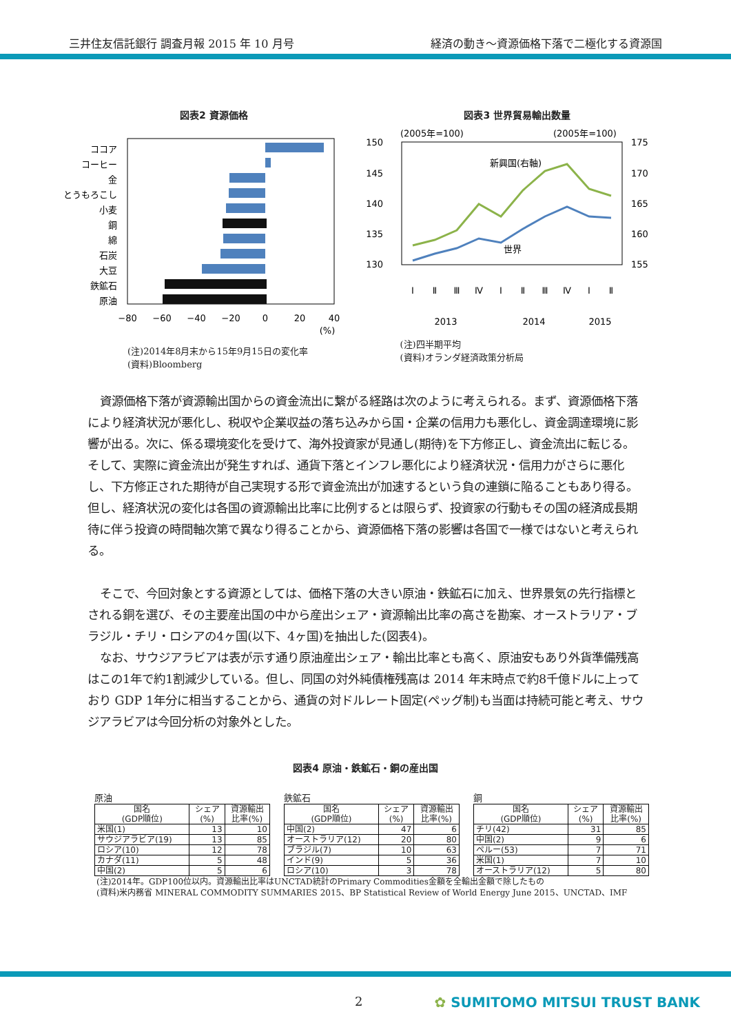三井住友信託銀行 調査月報 2015 年 10 月号 経済の動き～資源価格下落で二極化する資源国
図表2 資源価格
ココア
コーヒー
金
とうもろこし
小麦
銅
綿
石炭
大豆
鉄鉱石
原油
−80
−60
−40
−20
0
20
40
(%)
(注)2014年8月末から15年9月15日の変化率
(資料)Bloomberg
図表3 世界貿易輸出数量
(2005年=100)
(2005年=100)
150
145
140
135
130
175
170
165
160
155
新興国(右軸)
世界
Ⅰ
Ⅱ
Ⅲ
Ⅳ
Ⅰ
Ⅱ
Ⅲ
Ⅳ
Ⅰ
Ⅱ
2013
2014
2015
(注)四半期平均
(資料)オランダ経済政策分析局
資源価格下落が資源輸出国からの資金流出に繋がる経路は次のように考えられる。まず、資源価格下落により経済状況が悪化し、税収や企業収益の落ち込みから国・企業の信用力も悪化し、資金調達環境に影響が出る。次に、係る環境変化を受けて、海外投資家が見通し(期待)を下方修正し、資金流出に転じる。そして、実際に資金流出が発生すれば、通貨下落とインフレ悪化により経済状況・信用力がさらに悪化し、下方修正された期待が自己実現する形で資金流出が加速するという負の連鎖に陥ることもあり得る。但し、経済状況の変化は各国の資源輸出比率に比例するとは限らず、投資家の行動もその国の経済成長期待に伴う投資の時間軸次第で異なり得ることから、資源価格下落の影響は各国で一様ではないと考えられる。
そこで、今回対象とする資源としては、価格下落の大きい原油・鉄鉱石に加え、世界景気の先行指標とされる銅を選び、その主要産出国の中から産出シェア・資源輸出比率の高さを勘案、オーストラリア・ブラジル・チリ・ロシアの4ヶ国(以下、4ヶ国)を抽出した(図表4)。
なお、サウジアラビアは表が示す通り原油産出シェア・輸出比率とも高く、原油安もあり外貨準備残高はこの1年で約1割減少している。但し、同国の対外純債権残高は 2014 年末時点で約8千億ドルに上っており GDP 1年分に相当することから、通貨の対ドルレート固定(ペッグ制)も当面は持続可能と考え、サウジアラビアは今回分析の対象外とした。
図表4 原油・鉄鉱石・銅の産出国
原油
| 国名 (GDP順位) | シェア (%) | 資源輸出 比率(%) |
| --- | --- | --- |
| 米国(1) | 13 | 10 |
| サウジアラビア(19) | 13 | 85 |
| ロシア(10) | 12 | 78 |
| カナダ(11) | 5 | 48 |
| 中国(2) | 5 | 6 |
鉄鉱石
| 国名 (GDP順位) | シェア (%) | 資源輸出 比率(%) |
| --- | --- | --- |
| 中国(2) | 47 | 6 |
| オーストラリア(12) | 20 | 80 |
| ブラジル(7) | 10 | 63 |
| インド(9) | 5 | 36 |
| ロシア(10) | 3 | 78 |
銅
| 国名 (GDP順位) | シェア (%) | 資源輸出 比率(%) |
| --- | --- | --- |
| チリ(42) | 31 | 85 |
| 中国(2) | 9 | 6 |
| ペルー(53) | 7 | 71 |
| 米国(1) | 7 | 10 |
| オーストラリア(12) | 5 | 80 |
(注)2014年。GDP100位以内。資源輸出比率はUNCTAD統計のPrimary Commodities金額を全輸出金額で除したもの
(資料)米内務省 MINERAL COMMODITY SUMMARIES 2015、BP Statistical Review of World Energy June 2015、UNCTAD、IMF
2 ✿ SUMITOMO MITSUI TRUST BANK